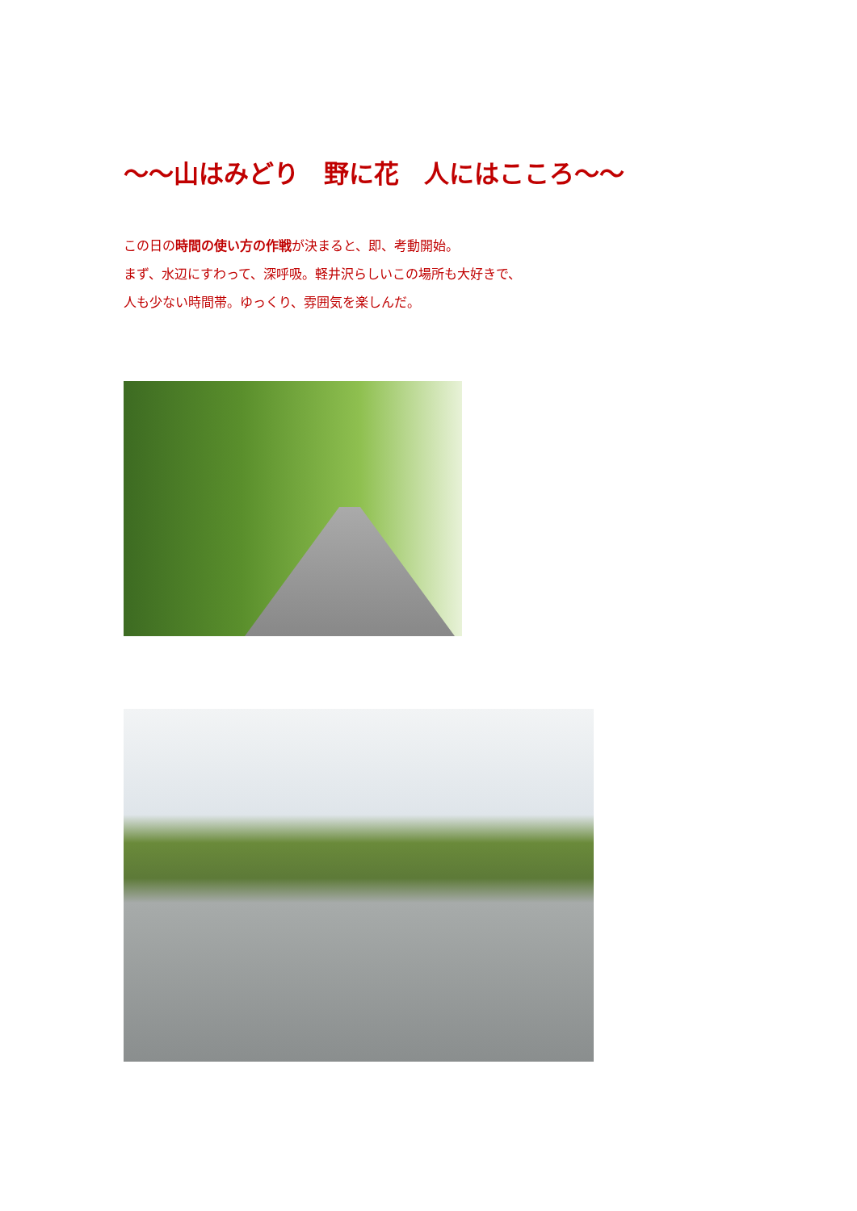～～山はみどり　野に花　人にはこころ～～
この日の時間の使い方の作戦が決まると、即、考動開始。
まず、水辺にすわって、深呼吸。軽井沢らしいこの場所も大好きで、
人も少ない時間帯。ゆっくり、雰囲気を楽しんだ。